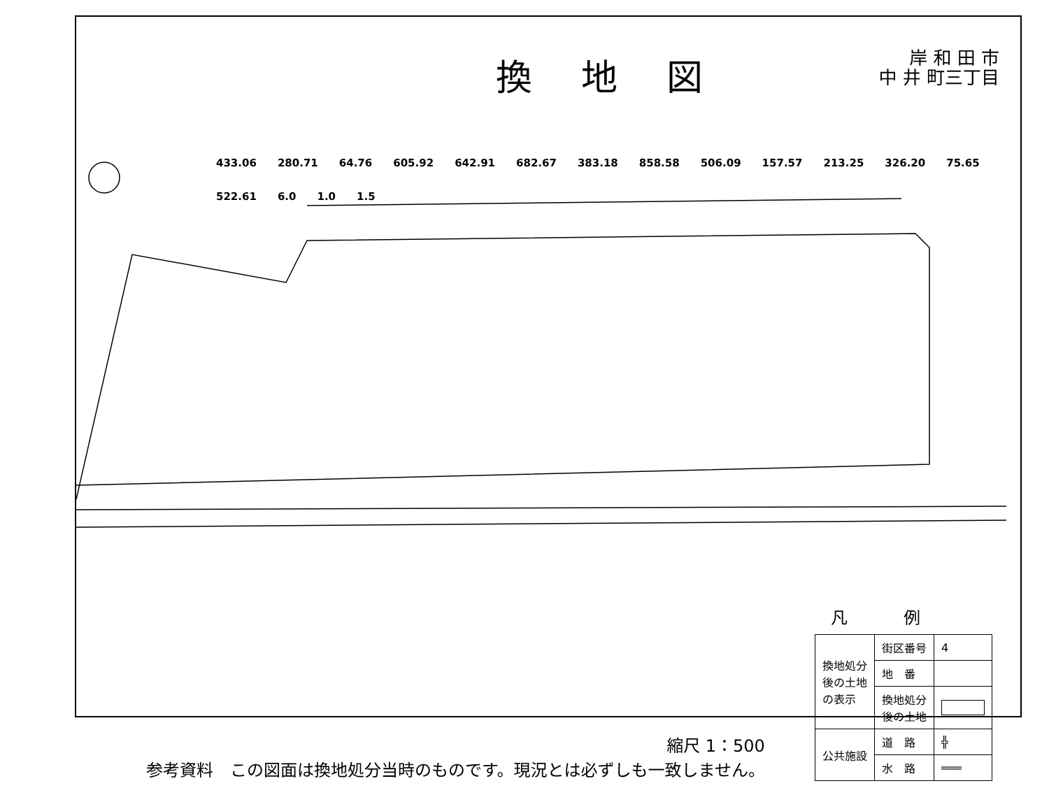換地図
岸 和 田 市
中 井 町三丁目
433.06 280.71 64.76 605.92 642.91 682.67 383.18 858.58 506.09 157.57 213.25 326.20 75.65 522.61 6.0 1.0 1.5
縮尺 1：500
参考資料　この図面は換地処分当時のものです。現況とは必ずしも一致しません。
凡例
| 換地処分 後の土地 の表示 | 街区番号 | 4 |
| | 地 番 | |
| | 換地処分 後の土地 | |
| 公共施設 | 道 路 | ╬ |
| | 水 路 | ═══ |